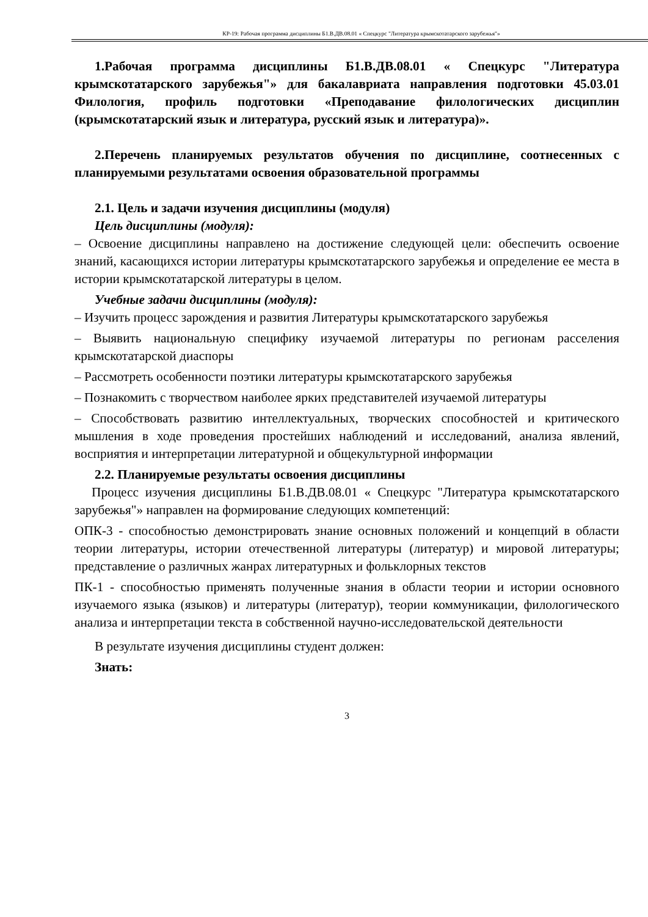КР-19: Рабочая программа дисциплины Б1.В.ДВ.08.01 « Спецкурс "Литература крымскотатарского зарубежья"»
1.Рабочая программа дисциплины Б1.В.ДВ.08.01 « Спецкурс "Литература крымскотатарского зарубежья"» для бакалавриата направления подготовки 45.03.01 Филология, профиль подготовки «Преподавание филологических дисциплин (крымскотатарский язык и литература, русский язык и литература)».
2.Перечень планируемых результатов обучения по дисциплине, соотнесенных с планируемыми результатами освоения образовательной программы
2.1. Цель и задачи изучения дисциплины (модуля)
Цель дисциплины (модуля):
– Освоение дисциплины направлено на достижение следующей цели: обеспечить освоение знаний, касающихся истории литературы крымскотатарского зарубежья и определение ее места в истории крымскотатарской литературы в целом.
Учебные задачи дисциплины (модуля):
– Изучить процесс зарождения и развития Литературы крымскотатарского зарубежья
– Выявить национальную специфику изучаемой литературы по регионам расселения крымскотатарской диаспоры
– Рассмотреть особенности поэтики литературы крымскотатарского зарубежья
– Познакомить с творчеством наиболее ярких представителей изучаемой литературы
– Способствовать развитию интеллектуальных, творческих способностей и критического мышления в ходе проведения простейших наблюдений и исследований, анализа явлений, восприятия и интерпретации литературной и общекультурной информации
2.2. Планируемые результаты освоения дисциплины
Процесс изучения дисциплины Б1.В.ДВ.08.01 « Спецкурс "Литература крымскотатарского зарубежья"» направлен на формирование следующих компетенций:
ОПК-3 - способностью демонстрировать знание основных положений и концепций в области теории литературы, истории отечественной литературы (литератур) и мировой литературы; представление о различных жанрах литературных и фольклорных текстов
ПК-1 - способностью применять полученные знания в области теории и истории основного изучаемого языка (языков) и литературы (литератур), теории коммуникации, филологического анализа и интерпретации текста в собственной научно-исследовательской деятельности
В результате изучения дисциплины студент должен:
Знать:
3